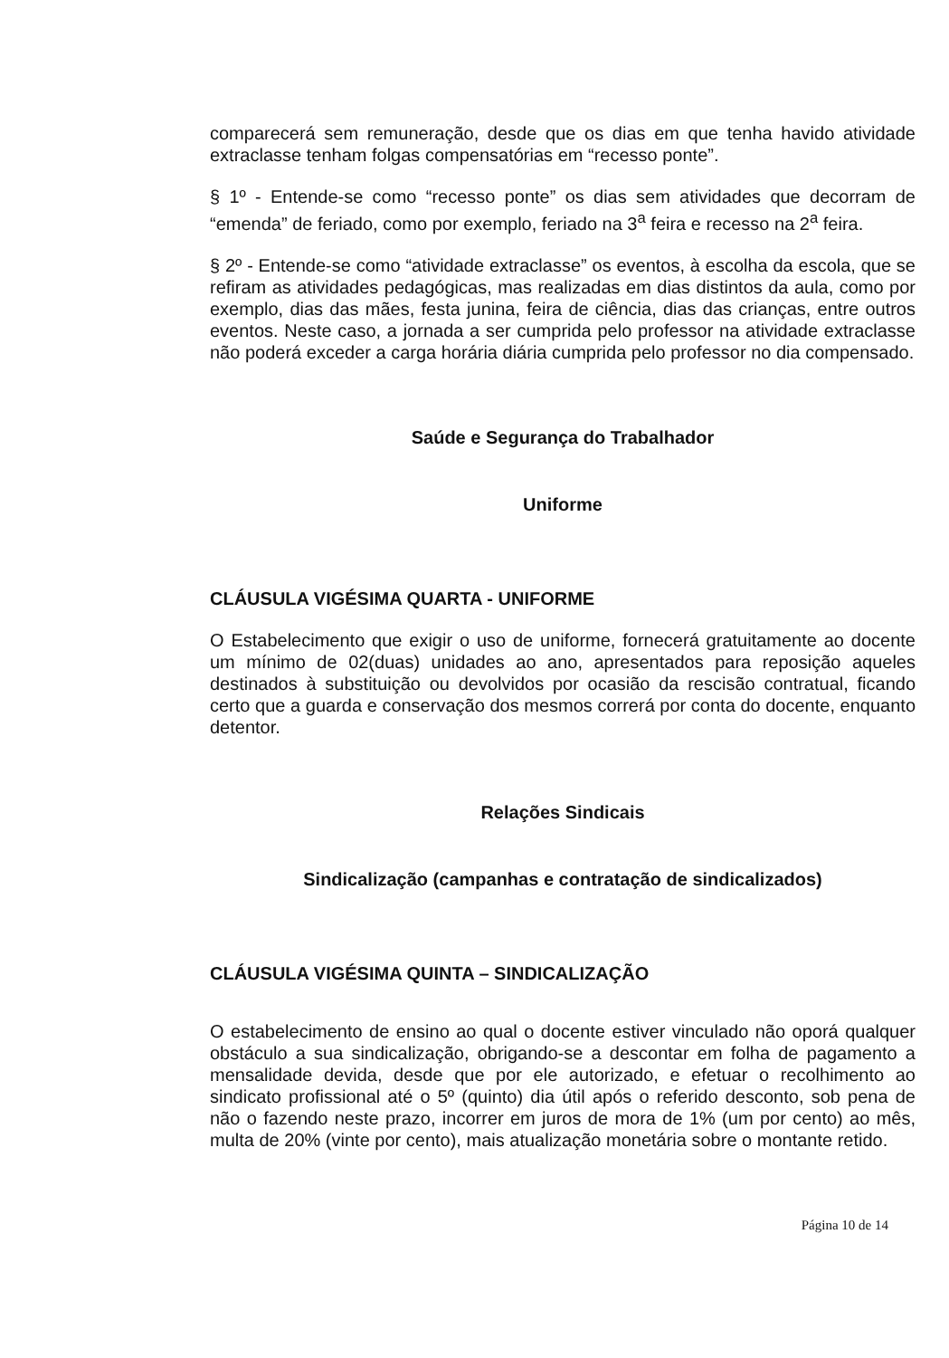comparecerá sem remuneração, desde que os dias em que tenha havido atividade extraclasse tenham folgas compensatórias em “recesso ponte”.
§ 1º - Entende-se como “recesso ponte” os dias sem atividades que decorram de “emenda” de feriado, como por exemplo, feriado na 3<sup>a</sup> feira e recesso na 2<sup>a</sup> feira.
§ 2º - Entende-se como “atividade extraclasse” os eventos, à escolha da escola, que se refiram as atividades pedagógicas, mas realizadas em dias distintos da aula, como por exemplo, dias das mães, festa junina, feira de ciência, dias das crianças, entre outros eventos. Neste caso, a jornada a ser cumprida pelo professor na atividade extraclasse não poderá exceder a carga horária diária cumprida pelo professor no dia compensado.
Saúde e Segurança do Trabalhador
Uniforme
CLÁUSULA VIGÉSIMA QUARTA - UNIFORME
O Estabelecimento que exigir o uso de uniforme, fornecerá gratuitamente ao docente um mínimo de 02(duas) unidades ao ano, apresentados para reposição aqueles destinados à substituição ou devolvidos por ocasião da rescisão contratual, ficando certo que a guarda e conservação dos mesmos correrá por conta do docente, enquanto detentor.
Relações Sindicais
Sindicalização (campanhas e contratação de sindicalizados)
CLÁUSULA VIGÉSIMA QUINTA – SINDICALIZAÇÃO
O estabelecimento de ensino ao qual o docente estiver vinculado não oporá qualquer obstáculo a sua sindicalização, obrigando-se a descontar em folha de pagamento a mensalidade devida, desde que por ele autorizado, e efetuar o recolhimento ao sindicato profissional até o 5º (quinto) dia útil após o referido desconto, sob pena de não o fazendo neste prazo, incorrer em juros de mora de 1% (um por cento) ao mês, multa de 20% (vinte por cento), mais atualização monetária sobre o montante retido.
Página 10 de 14